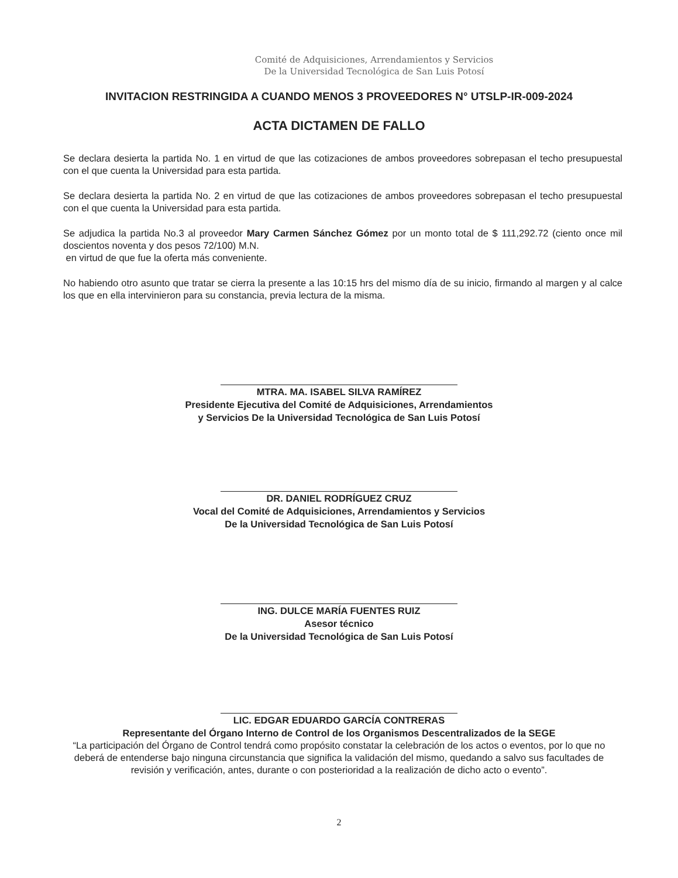Comité de Adquisiciones, Arrendamientos y Servicios
De la Universidad Tecnológica de San Luis Potosí
INVITACION RESTRINGIDA A CUANDO MENOS 3 PROVEEDORES N° UTSLP-IR-009-2024
ACTA DICTAMEN DE FALLO
Se declara desierta la partida No. 1 en virtud de que las cotizaciones de ambos proveedores sobrepasan el techo presupuestal con el que cuenta la Universidad para esta partida.
Se declara desierta la partida No. 2 en virtud de que las cotizaciones de ambos proveedores sobrepasan el techo presupuestal con el que cuenta la Universidad para esta partida.
Se adjudica la partida No.3 al proveedor Mary Carmen Sánchez Gómez por un monto total de $ 111,292.72 (ciento once mil doscientos noventa y dos pesos 72/100) M.N.
en virtud de que fue la oferta más conveniente.
No habiendo otro asunto que tratar se cierra la presente a las 10:15 hrs del mismo día de su inicio, firmando al margen y al calce los que en ella intervinieron para su constancia, previa lectura de la misma.
MTRA. MA. ISABEL SILVA RAMÍREZ
Presidente Ejecutiva del Comité de Adquisiciones, Arrendamientos
y Servicios De la Universidad Tecnológica de San Luis Potosí
DR. DANIEL RODRÍGUEZ CRUZ
Vocal del Comité de Adquisiciones, Arrendamientos y Servicios
De la Universidad Tecnológica de San Luis Potosí
ING. DULCE MARÍA FUENTES RUIZ
Asesor técnico
De la Universidad Tecnológica de San Luis Potosí
LIC. EDGAR EDUARDO GARCÍA CONTRERAS
Representante del Órgano Interno de Control de los Organismos Descentralizados de la SEGE
“La participación del Órgano de Control tendrá como propósito constatar la celebración de los actos o eventos, por lo que no deberá de entenderse bajo ninguna circunstancia que significa la validación del mismo, quedando a salvo sus facultades de revisión y verificación, antes, durante o con posterioridad a la realización de dicho acto o evento”.
2